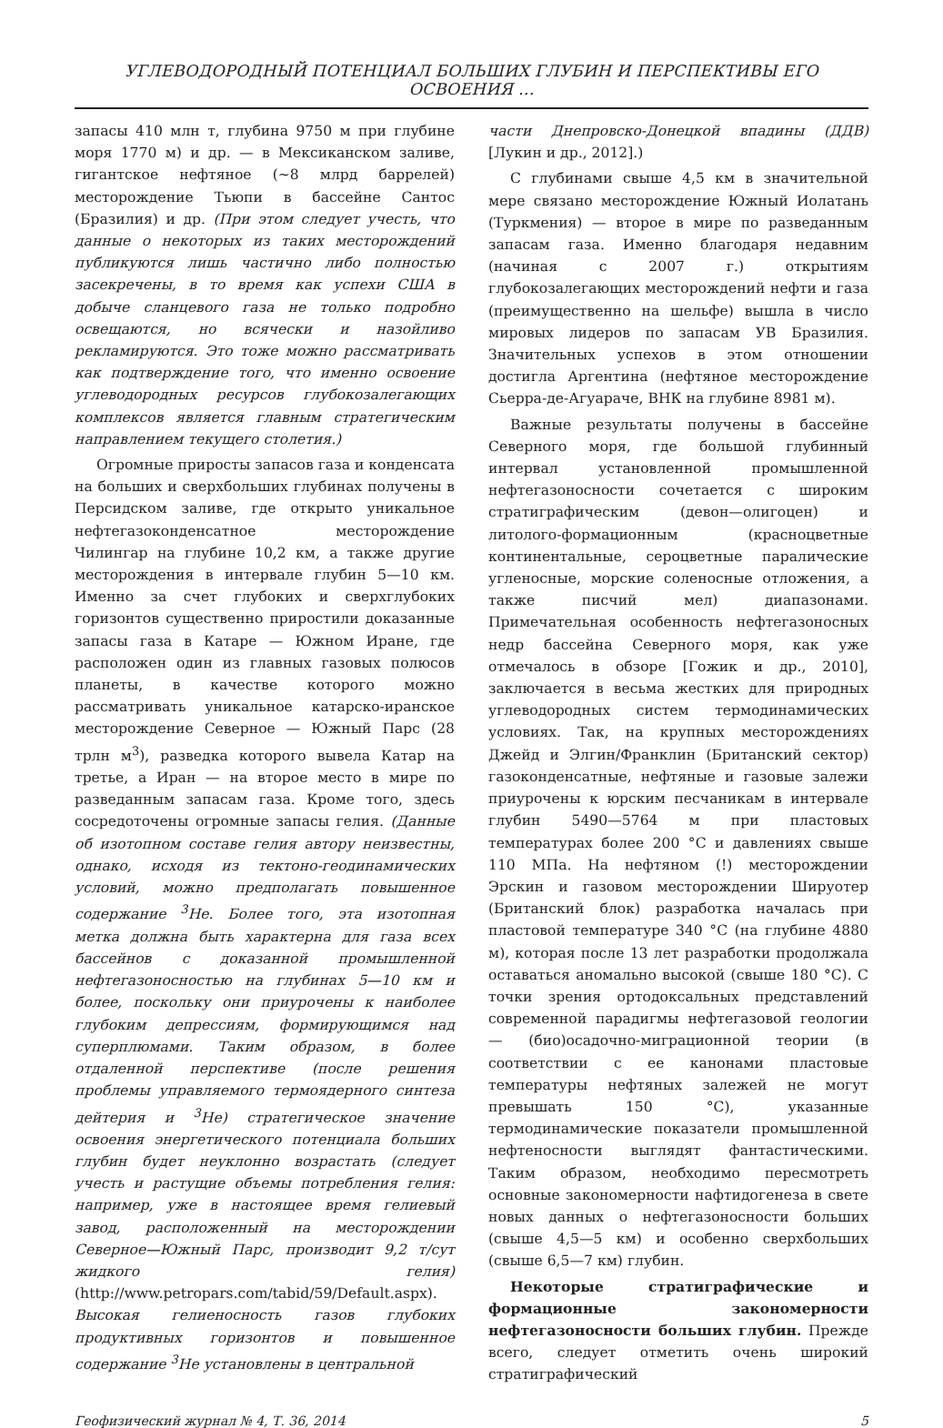УГЛЕВОДОРОДНЫЙ ПОТЕНЦИАЛ БОЛЬШИХ ГЛУБИН И ПЕРСПЕКТИВЫ ЕГО ОСВОЕНИЯ ...
запасы 410 млн т, глубина 9750 м при глубине моря 1770 м) и др. — в Мексиканском заливе, гигантское нефтяное (~8 млрд баррелей) месторождение Тьюпи в бассейне Сантос (Бразилия) и др. (При этом следует учесть, что данные о некоторых из таких месторождений публикуются лишь частично либо полностью засекречены, в то время как успехи США в добыче сланцевого газа не только подробно освещаются, но всячески и назойливо рекламируются. Это тоже можно рассматривать как подтверждение того, что именно освоение углеводородных ресурсов глубокозалегающих комплексов является главным стратегическим направлением текущего столетия.)
Огромные приросты запасов газа и конденсата на больших и сверхбольших глубинах получены в Персидском заливе, где открыто уникальное нефтегазоконденсатное месторождение Чилингар на глубине 10,2 км, а также другие месторождения в интервале глубин 5—10 км. Именно за счет глубоких и сверхглубоких горизонтов существенно приростили доказанные запасы газа в Катаре — Южном Иране, где расположен один из главных газовых полюсов планеты, в качестве которого можно рассматривать уникальное катарско-иранское месторождение Северное — Южный Парс (28 трлн м<sup>3</sup>), разведка которого вывела Катар на третье, а Иран — на второе место в мире по разведанным запасам газа. Кроме того, здесь сосредоточены огромные запасы гелия. (Данные об изотопном составе гелия автору неизвестны, однако, исходя из тектоно-геодинамических условий, можно предполагать повышенное содержание <sup>3</sup>He. Более того, эта изотопная метка должна быть характерна для газа всех бассейнов с доказанной промышленной нефтегазоносностью на глубинах 5—10 км и более, поскольку они приурочены к наиболее глубоким депрессиям, формирующимся над суперплюмами. Таким образом, в более отдаленной перспективе (после решения проблемы управляемого термоядерного синтеза дейтерия и <sup>3</sup>He) стратегическое значение освоения энергетического потенциала больших глубин будет неуклонно возрастать (следует учесть и растущие объемы потребления гелия: например, уже в настоящее время гелиевый завод, расположенный на месторождении Северное—Южный Парс, производит 9,2 т/сут жидкого гелия) (http://www.petropars.com/tabid/59/Default.aspx). Высокая гелиеносность газов глубоких продуктивных горизонтов и повышенное содержание <sup>3</sup>He установлены в центральной
части Днепровско-Донецкой впадины (ДДВ) [Лукин и др., 2012].)
С глубинами свыше 4,5 км в значительной мере связано месторождение Южный Иолатань (Туркмения) — второе в мире по разведанным запасам газа. Именно благодаря недавним (начиная с 2007 г.) открытиям глубокозалегающих месторождений нефти и газа (преимущественно на шельфе) вышла в число мировых лидеров по запасам УВ Бразилия. Значительных успехов в этом отношении достигла Аргентина (нефтяное месторождение Сьерра-де-Агуараче, ВНК на глубине 8981 м).
Важные результаты получены в бассейне Северного моря, где большой глубинный интервал установленной промышленной нефтегазоносности сочетается с широким стратиграфическим (девон—олигоцен) и литолого-формационным (красноцветные континентальные, сероцветные паралические угленосные, морские соленосные отложения, а также писчий мел) диапазонами. Примечательная особенность нефтегазоносных недр бассейна Северного моря, как уже отмечалось в обзоре [Гожик и др., 2010], заключается в весьма жестких для природных углеводородных систем термодинамических условиях. Так, на крупных месторождениях Джейд и Элгин/Франклин (Британский сектор) газоконденсатные, нефтяные и газовые залежи приурочены к юрским песчаникам в интервале глубин 5490—5764 м при пластовых температурах более 200 °C и давлениях свыше 110 МПа. На нефтяном (!) месторождении Эрскин и газовом месторождении Шируотер (Британский блок) разработка началась при пластовой температуре 340 °C (на глубине 4880 м), которая после 13 лет разработки продолжала оставаться аномально высокой (свыше 180 °C). С точки зрения ортодоксальных представлений современной парадигмы нефтегазовой геологии — (био)осадочно-миграционной теории (в соответствии с ее канонами пластовые температуры нефтяных залежей не могут превышать 150 °C), указанные термодинамические показатели промышленной нефтеносности выглядят фантастическими. Таким образом, необходимо пересмотреть основные закономерности нафтидогенеза в свете новых данных о нефтегазоносности больших (свыше 4,5—5 км) и особенно сверхбольших (свыше 6,5—7 км) глубин.
Некоторые стратиграфические и формационные закономерности нефтегазоносности больших глубин. Прежде всего, следует отметить очень широкий стратиграфический
Геофизический журнал № 4, Т. 36, 2014 5